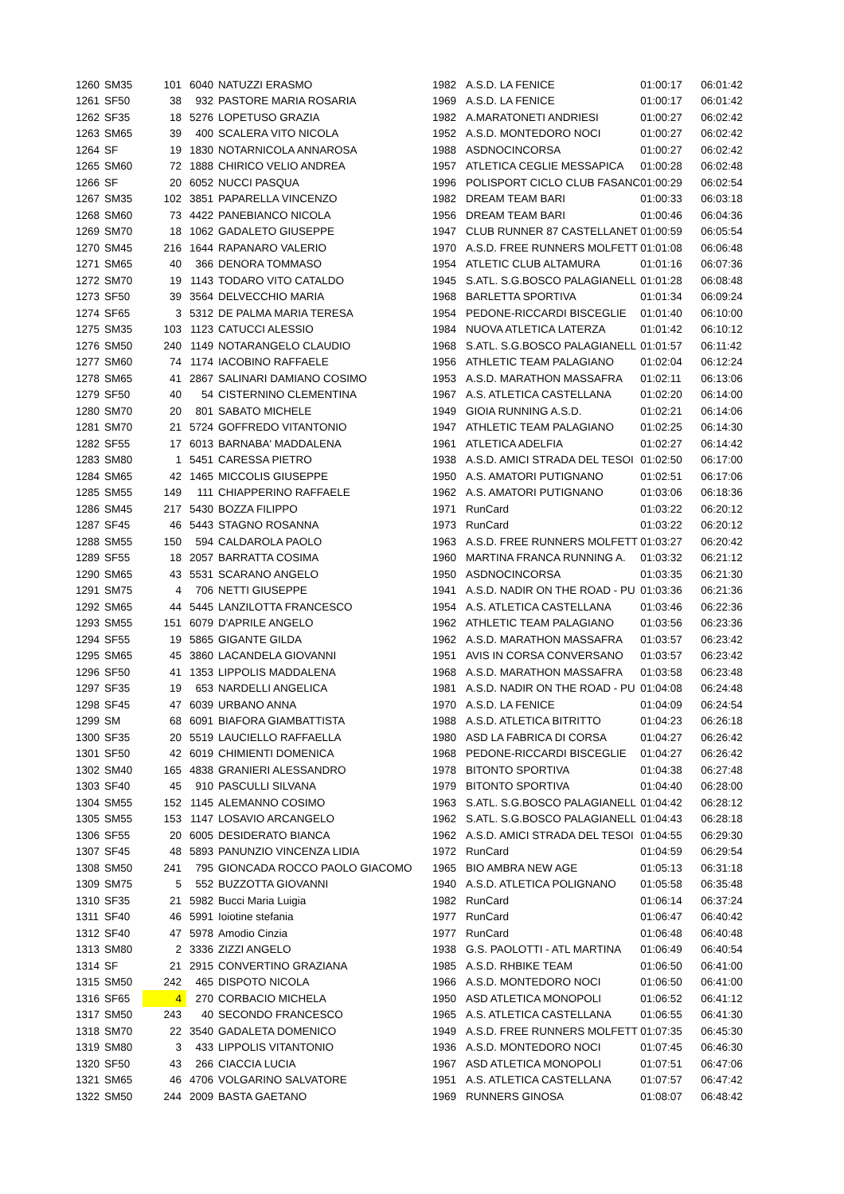| 1260 | SM35 | 101 | 6040 | NATUZZI ERASMO | 1982 | A.S.D. LA FENICE | 01:00:17 | 06:01:42 |
| 1261 | SF50 | 38 | 932 | PASTORE MARIA ROSARIA | 1969 | A.S.D. LA FENICE | 01:00:17 | 06:01:42 |
| 1262 | SF35 | 18 | 5276 | LOPETUSO GRAZIA | 1982 | A.MARATONETI ANDRIESI | 01:00:27 | 06:02:42 |
| 1263 | SM65 | 39 | 400 | SCALERA VITO NICOLA | 1952 | A.S.D. MONTEDORO NOCI | 01:00:27 | 06:02:42 |
| 1264 | SF | 19 | 1830 | NOTARNICOLA ANNAROSA | 1988 | ASDNOCINCORSA | 01:00:27 | 06:02:42 |
| 1265 | SM60 | 72 | 1888 | CHIRICO VELIO ANDREA | 1957 | ATLETICA CEGLIE MESSAPICA | 01:00:28 | 06:02:48 |
| 1266 | SF | 20 | 6052 | NUCCI PASQUA | 1996 | POLISPORT CICLO CLUB FASANC | 01:00:29 | 06:02:54 |
| 1267 | SM35 | 102 | 3851 | PAPARELLA VINCENZO | 1982 | DREAM TEAM BARI | 01:00:33 | 06:03:18 |
| 1268 | SM60 | 73 | 4422 | PANEBIANCO NICOLA | 1956 | DREAM TEAM BARI | 01:00:46 | 06:04:36 |
| 1269 | SM70 | 18 | 1062 | GADALETO GIUSEPPE | 1947 | CLUB RUNNER 87 CASTELLANET | 01:00:59 | 06:05:54 |
| 1270 | SM45 | 216 | 1644 | RAPANARO VALERIO | 1970 | A.S.D. FREE RUNNERS MOLFETT | 01:01:08 | 06:06:48 |
| 1271 | SM65 | 40 | 366 | DENORA TOMMASO | 1954 | ATLETIC CLUB ALTAMURA | 01:01:16 | 06:07:36 |
| 1272 | SM70 | 19 | 1143 | TODARO VITO CATALDO | 1945 | S.ATL. S.G.BOSCO PALAGIANELL | 01:01:28 | 06:08:48 |
| 1273 | SF50 | 39 | 3564 | DELVECCHIO MARIA | 1968 | BARLETTA SPORTIVA | 01:01:34 | 06:09:24 |
| 1274 | SF65 | 3 | 5312 | DE PALMA MARIA TERESA | 1954 | PEDONE-RICCARDI BISCEGLIE | 01:01:40 | 06:10:00 |
| 1275 | SM35 | 103 | 1123 | CATUCCI ALESSIO | 1984 | NUOVA ATLETICA LATERZA | 01:01:42 | 06:10:12 |
| 1276 | SM50 | 240 | 1149 | NOTARANGELO CLAUDIO | 1968 | S.ATL. S.G.BOSCO PALAGIANELL | 01:01:57 | 06:11:42 |
| 1277 | SM60 | 74 | 1174 | IACOBINO RAFFAELE | 1956 | ATHLETIC TEAM PALAGIANO | 01:02:04 | 06:12:24 |
| 1278 | SM65 | 41 | 2867 | SALINARI DAMIANO COSIMO | 1953 | A.S.D. MARATHON MASSAFRA | 01:02:11 | 06:13:06 |
| 1279 | SF50 | 40 | 54 | CISTERNINO CLEMENTINA | 1967 | A.S. ATLETICA CASTELLANA | 01:02:20 | 06:14:00 |
| 1280 | SM70 | 20 | 801 | SABATO MICHELE | 1949 | GIOIA RUNNING A.S.D. | 01:02:21 | 06:14:06 |
| 1281 | SM70 | 21 | 5724 | GOFFREDO VITANTONIO | 1947 | ATHLETIC TEAM PALAGIANO | 01:02:25 | 06:14:30 |
| 1282 | SF55 | 17 | 6013 | BARNABA' MADDALENA | 1961 | ATLETICA ADELFIA | 01:02:27 | 06:14:42 |
| 1283 | SM80 | 1 | 5451 | CARESSA PIETRO | 1938 | A.S.D. AMICI STRADA DEL TESOI | 01:02:50 | 06:17:00 |
| 1284 | SM65 | 42 | 1465 | MICCOLIS GIUSEPPE | 1950 | A.S. AMATORI PUTIGNANO | 01:02:51 | 06:17:06 |
| 1285 | SM55 | 149 | 111 | CHIAPPERINO RAFFAELE | 1962 | A.S. AMATORI PUTIGNANO | 01:03:06 | 06:18:36 |
| 1286 | SM45 | 217 | 5430 | BOZZA FILIPPO | 1971 | RunCard | 01:03:22 | 06:20:12 |
| 1287 | SF45 | 46 | 5443 | STAGNO ROSANNA | 1973 | RunCard | 01:03:22 | 06:20:12 |
| 1288 | SM55 | 150 | 594 | CALDAROLA PAOLO | 1963 | A.S.D. FREE RUNNERS MOLFETT | 01:03:27 | 06:20:42 |
| 1289 | SF55 | 18 | 2057 | BARRATTA COSIMA | 1960 | MARTINA FRANCA RUNNING A. | 01:03:32 | 06:21:12 |
| 1290 | SM65 | 43 | 5531 | SCARANO ANGELO | 1950 | ASDNOCINCORSA | 01:03:35 | 06:21:30 |
| 1291 | SM75 | 4 | 706 | NETTI GIUSEPPE | 1941 | A.S.D. NADIR ON THE ROAD - PU | 01:03:36 | 06:21:36 |
| 1292 | SM65 | 44 | 5445 | LANZILOTTA FRANCESCO | 1954 | A.S. ATLETICA CASTELLANA | 01:03:46 | 06:22:36 |
| 1293 | SM55 | 151 | 6079 | D'APRILE ANGELO | 1962 | ATHLETIC TEAM PALAGIANO | 01:03:56 | 06:23:36 |
| 1294 | SF55 | 19 | 5865 | GIGANTE GILDA | 1962 | A.S.D. MARATHON MASSAFRA | 01:03:57 | 06:23:42 |
| 1295 | SM65 | 45 | 3860 | LACANDELA GIOVANNI | 1951 | AVIS IN CORSA CONVERSANO | 01:03:57 | 06:23:42 |
| 1296 | SF50 | 41 | 1353 | LIPPOLIS MADDALENA | 1968 | A.S.D. MARATHON MASSAFRA | 01:03:58 | 06:23:48 |
| 1297 | SF35 | 19 | 653 | NARDELLI ANGELICA | 1981 | A.S.D. NADIR ON THE ROAD - PU | 01:04:08 | 06:24:48 |
| 1298 | SF45 | 47 | 6039 | URBANO ANNA | 1970 | A.S.D. LA FENICE | 01:04:09 | 06:24:54 |
| 1299 | SM | 68 | 6091 | BIAFORA GIAMBATTISTA | 1988 | A.S.D. ATLETICA BITRITTO | 01:04:23 | 06:26:18 |
| 1300 | SF35 | 20 | 5519 | LAUCIELLO RAFFAELLA | 1980 | ASD LA FABRICA DI CORSA | 01:04:27 | 06:26:42 |
| 1301 | SF50 | 42 | 6019 | CHIMIENTI DOMENICA | 1968 | PEDONE-RICCARDI BISCEGLIE | 01:04:27 | 06:26:42 |
| 1302 | SM40 | 165 | 4838 | GRANIERI ALESSANDRO | 1978 | BITONTO SPORTIVA | 01:04:38 | 06:27:48 |
| 1303 | SF40 | 45 | 910 | PASCULLI SILVANA | 1979 | BITONTO SPORTIVA | 01:04:40 | 06:28:00 |
| 1304 | SM55 | 152 | 1145 | ALEMANNO COSIMO | 1963 | S.ATL. S.G.BOSCO PALAGIANELL | 01:04:42 | 06:28:12 |
| 1305 | SM55 | 153 | 1147 | LOSAVIO ARCANGELO | 1962 | S.ATL. S.G.BOSCO PALAGIANELL | 01:04:43 | 06:28:18 |
| 1306 | SF55 | 20 | 6005 | DESIDERATO BIANCA | 1962 | A.S.D. AMICI STRADA DEL TESOI | 01:04:55 | 06:29:30 |
| 1307 | SF45 | 48 | 5893 | PANUNZIO VINCENZA LIDIA | 1972 | RunCard | 01:04:59 | 06:29:54 |
| 1308 | SM50 | 241 | 795 | GIONCADA ROCCO PAOLO GIACOMO | 1965 | BIO AMBRA NEW AGE | 01:05:13 | 06:31:18 |
| 1309 | SM75 | 5 | 552 | BUZZOTTA GIOVANNI | 1940 | A.S.D. ATLETICA POLIGNANO | 01:05:58 | 06:35:48 |
| 1310 | SF35 | 21 | 5982 | Bucci Maria Luigia | 1982 | RunCard | 01:06:14 | 06:37:24 |
| 1311 | SF40 | 46 | 5991 | Ioiotine stefania | 1977 | RunCard | 01:06:47 | 06:40:42 |
| 1312 | SF40 | 47 | 5978 | Amodio Cinzia | 1977 | RunCard | 01:06:48 | 06:40:48 |
| 1313 | SM80 | 2 | 3336 | ZIZZI ANGELO | 1938 | G.S. PAOLOTTI - ATL MARTINA | 01:06:49 | 06:40:54 |
| 1314 | SF | 21 | 2915 | CONVERTINO GRAZIANA | 1985 | A.S.D. RHBIKE TEAM | 01:06:50 | 06:41:00 |
| 1315 | SM50 | 242 | 465 | DISPOTO NICOLA | 1966 | A.S.D. MONTEDORO NOCI | 01:06:50 | 06:41:00 |
| 1316 | SF65 | 4 | 270 | CORBACIO MICHELA | 1950 | ASD ATLETICA MONOPOLI | 01:06:52 | 06:41:12 |
| 1317 | SM50 | 243 | 40 | SECONDO FRANCESCO | 1965 | A.S. ATLETICA CASTELLANA | 01:06:55 | 06:41:30 |
| 1318 | SM70 | 22 | 3540 | GADALETA DOMENICO | 1949 | A.S.D. FREE RUNNERS MOLFETT | 01:07:35 | 06:45:30 |
| 1319 | SM80 | 3 | 433 | LIPPOLIS VITANTONIO | 1936 | A.S.D. MONTEDORO NOCI | 01:07:45 | 06:46:30 |
| 1320 | SF50 | 43 | 266 | CIACCIA LUCIA | 1967 | ASD ATLETICA MONOPOLI | 01:07:51 | 06:47:06 |
| 1321 | SM65 | 46 | 4706 | VOLGARINO SALVATORE | 1951 | A.S. ATLETICA CASTELLANA | 01:07:57 | 06:47:42 |
| 1322 | SM50 | 244 | 2009 | BASTA GAETANO | 1969 | RUNNERS GINOSA | 01:08:07 | 06:48:42 |